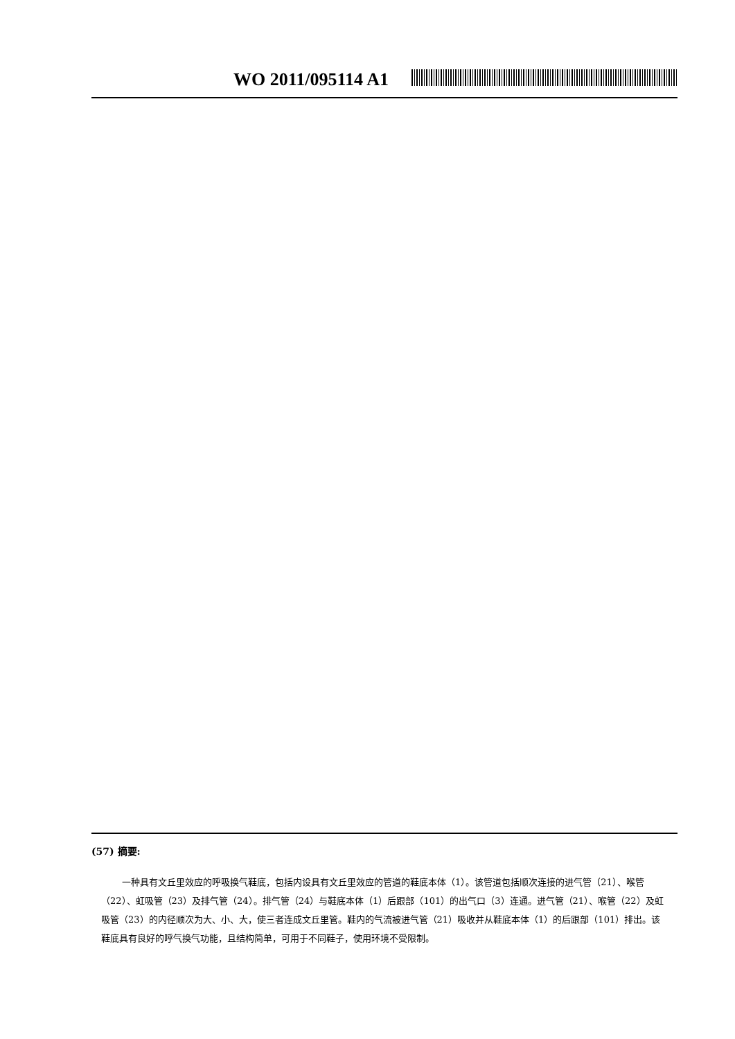WO 2011/095114 A1
(57) 摘要:
一种具有文丘里效应的呼吸换气鞋底，包括内设具有文丘里效应的管道的鞋底本体（1）。该管道包括顺次连接的进气管（21）、喉管（22）、虹吸管（23）及排气管（24）。排气管（24）与鞋底本体（1）后跟部（101）的出气口（3）连通。进气管（21）、喉管（22）及虹吸管（23）的内径顺次为大、小、大，使三者连成文丘里管。鞋内的气流被进气管（21）吸收并从鞋底本体（1）的后跟部（101）排出。该鞋底具有良好的呼气换气功能，且结构简单，可用于不同鞋子，使用环境不受限制。